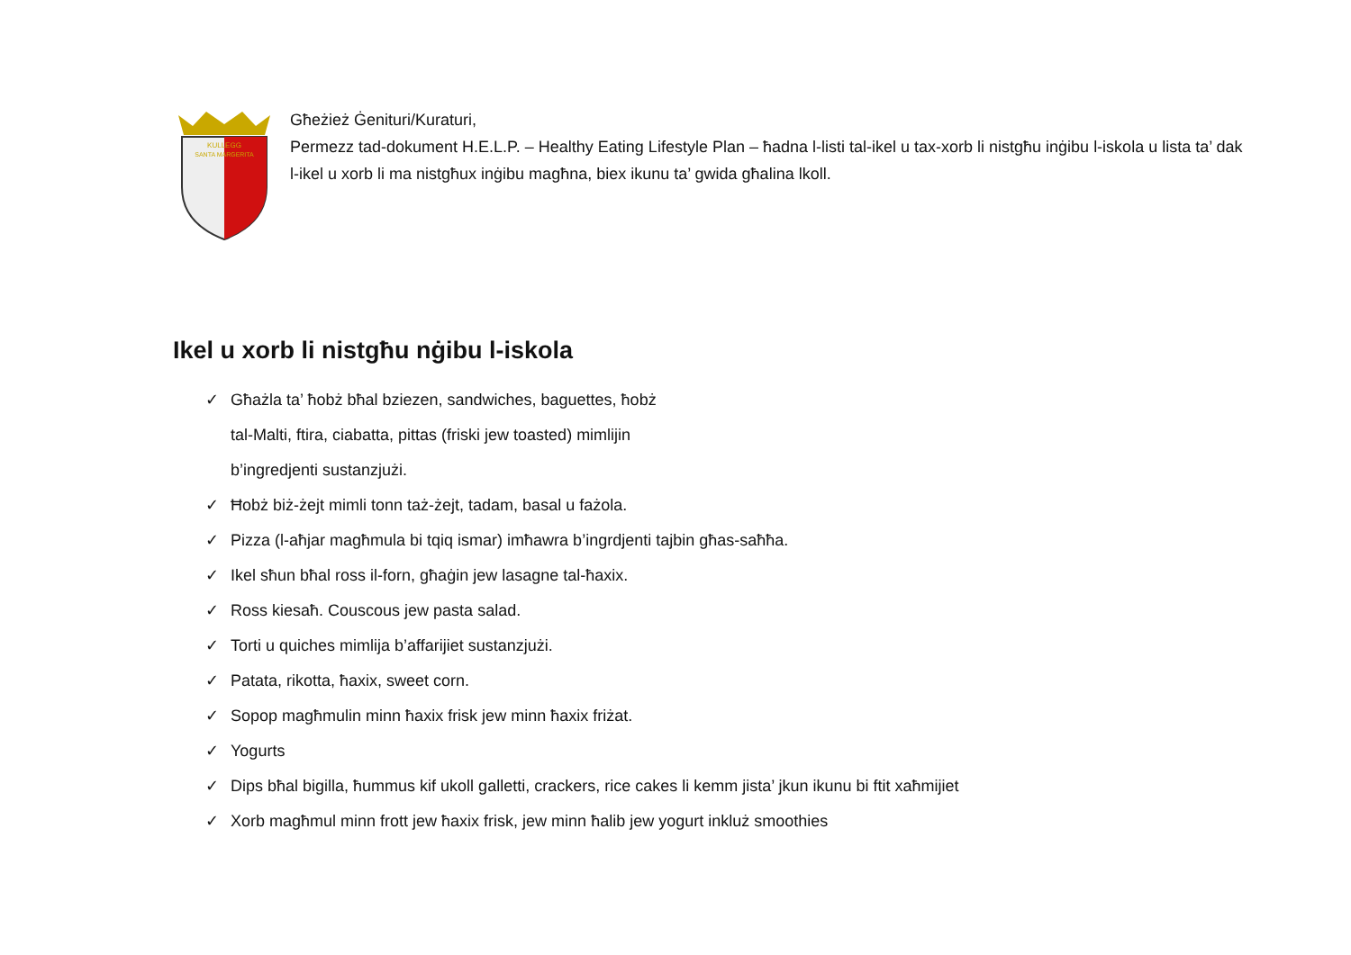KULLEGG
SANTA MARGERITA
Għeżież Ġenituri/Kuraturi,
Permezz tad-dokument H.E.L.P. – Healthy Eating Lifestyle Plan – ħadna l-listi tal-ikel u tax-xorb li nistgħu inġibu l-iskola u lista ta’ dak l-ikel u xorb li ma nistgħux inġibu magħna, biex ikunu ta’ gwida għalina lkoll.
Ikel u xorb li nistgħu nġibu l-iskola
✓ Għażla ta’ ħobż bħal bziezen, sandwiches, baguettes, ħobż
tal-Malti, ftira, ciabatta, pittas (friski jew toasted) mimlijin
b’ingredjenti sustanzjużi.
✓ Ħobż biż-żejt mimli tonn taż-żejt, tadam, basal u fażola.
✓ Pizza (l-aħjar magħmula bi tqiq ismar) imħawra b’ingrdjenti tajbin għas-saħħa.
✓ Ikel sħun bħal ross il-forn, għaġin jew lasagne tal-ħaxix.
✓ Ross kiesaħ. Couscous jew pasta salad.
✓ Torti u quiches mimlija b’affarijiet sustanzjużi.
✓ Patata, rikotta, ħaxix, sweet corn.
✓ Sopop magħmulin minn ħaxix frisk jew minn ħaxix friżat.
✓ Yogurts
✓ Dips bħal bigilla, ħummus kif ukoll galletti, crackers, rice cakes li kemm jista’ jkun ikunu bi ftit xaħmijiet
✓ Xorb magħmul minn frott jew ħaxix frisk, jew minn ħalib jew yogurt inkluż smoothies